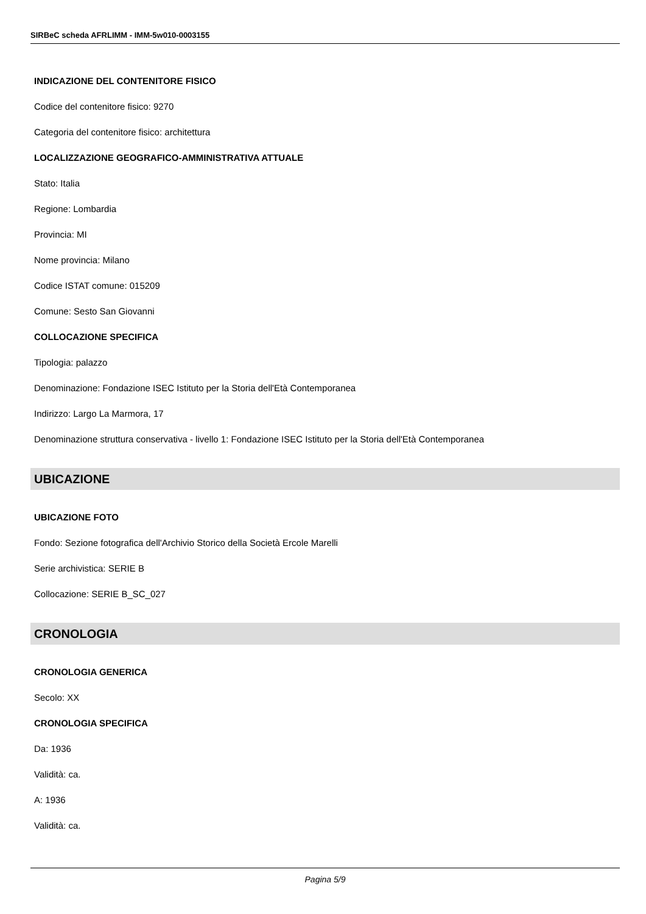SIRBeC scheda AFRLIMM - IMM-5w010-0003155
INDICAZIONE DEL CONTENITORE FISICO
Codice del contenitore fisico: 9270
Categoria del contenitore fisico: architettura
LOCALIZZAZIONE GEOGRAFICO-AMMINISTRATIVA ATTUALE
Stato: Italia
Regione: Lombardia
Provincia: MI
Nome provincia: Milano
Codice ISTAT comune: 015209
Comune: Sesto San Giovanni
COLLOCAZIONE SPECIFICA
Tipologia: palazzo
Denominazione: Fondazione ISEC Istituto per la Storia dell'Età Contemporanea
Indirizzo: Largo La Marmora, 17
Denominazione struttura conservativa - livello 1: Fondazione ISEC Istituto per la Storia dell'Età Contemporanea
UBICAZIONE
UBICAZIONE FOTO
Fondo: Sezione fotografica dell'Archivio Storico della Società Ercole Marelli
Serie archivistica: SERIE B
Collocazione: SERIE B_SC_027
CRONOLOGIA
CRONOLOGIA GENERICA
Secolo: XX
CRONOLOGIA SPECIFICA
Da: 1936
Validità: ca.
A: 1936
Validità: ca.
Pagina 5/9